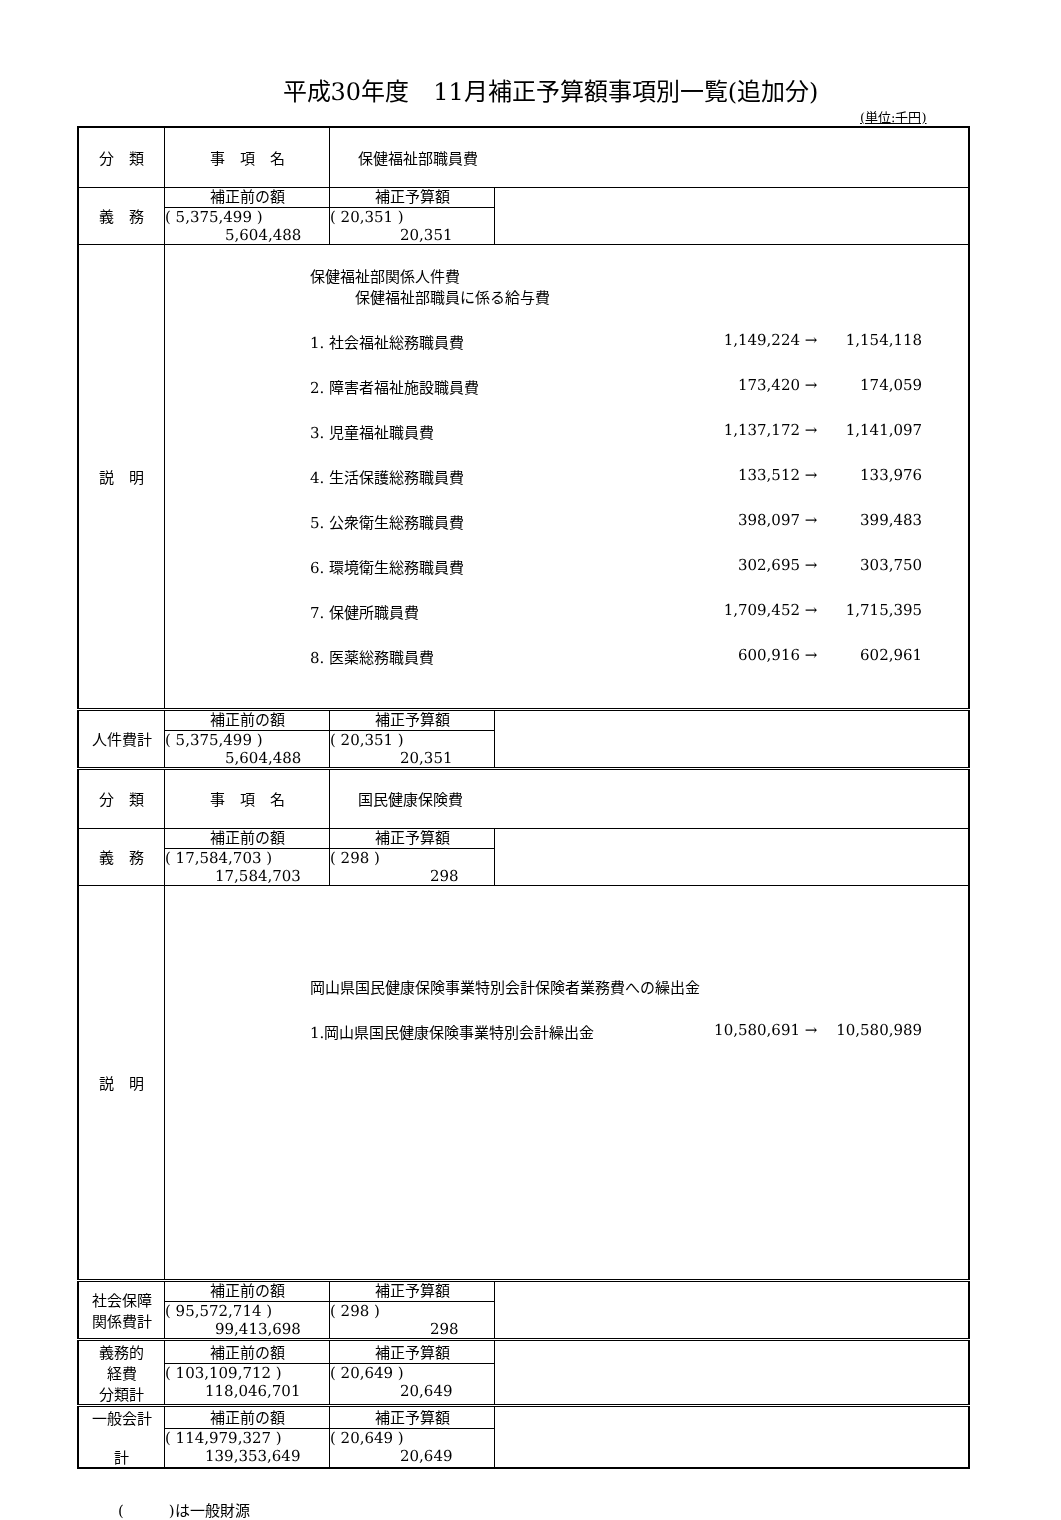平成30年度　11月補正予算額事項別一覧(追加分)
(単位:千円)
| 分 類 | 事 項 名 | 保健福祉部職員費 | |
| 義 務 | 補正前の額 ( 5,375,499 ) 5,604,488 | 補正予算額 ( 20,351 ) 20,351 | |
| 説 明 | 保健福祉部関係人件費 保健福祉部職員に係る給与費 1. 社会福祉総務職員費 1,149,224 → 1,154,118 2. 障害者福祉施設職員費 173,420 → 174,059 3. 児童福祉職員費 1,137,172 → 1,141,097 4. 生活保護総務職員費 133,512 → 133,976 5. 公衆衛生総務職員費 398,097 → 399,483 6. 環境衛生総務職員費 302,695 → 303,750 7. 保健所職員費 1,709,452 → 1,715,395 8. 医薬総務職員費 600,916 → 602,961 | | |
| 人件費計 | 補正前の額 ( 5,375,499 ) 5,604,488 | 補正予算額 ( 20,351 ) 20,351 | |
| 分 類 | 事 項 名 | 国民健康保険費 | |
| 義 務 | 補正前の額 ( 17,584,703 ) 17,584,703 | 補正予算額 ( 298 ) 298 | |
| 説 明 | 岡山県国民健康保険事業特別会計保険者業務費への繰出金 1.岡山県国民健康保険事業特別会計繰出金 10,580,691 → 10,580,989 | | |
| 社会保障 関係費計 | 補正前の額 ( 95,572,714 ) 99,413,698 | 補正予算額 ( 298 ) 298 | |
| 義務的 経費 分類計 | 補正前の額 ( 103,109,712 ) 118,046,701 | 補正予算額 ( 20,649 ) 20,649 | |
| 一般会計 計 | 補正前の額 ( 114,979,327 ) 139,353,649 | 補正予算額 ( 20,649 ) 20,649 | |
(　　　)は一般財源